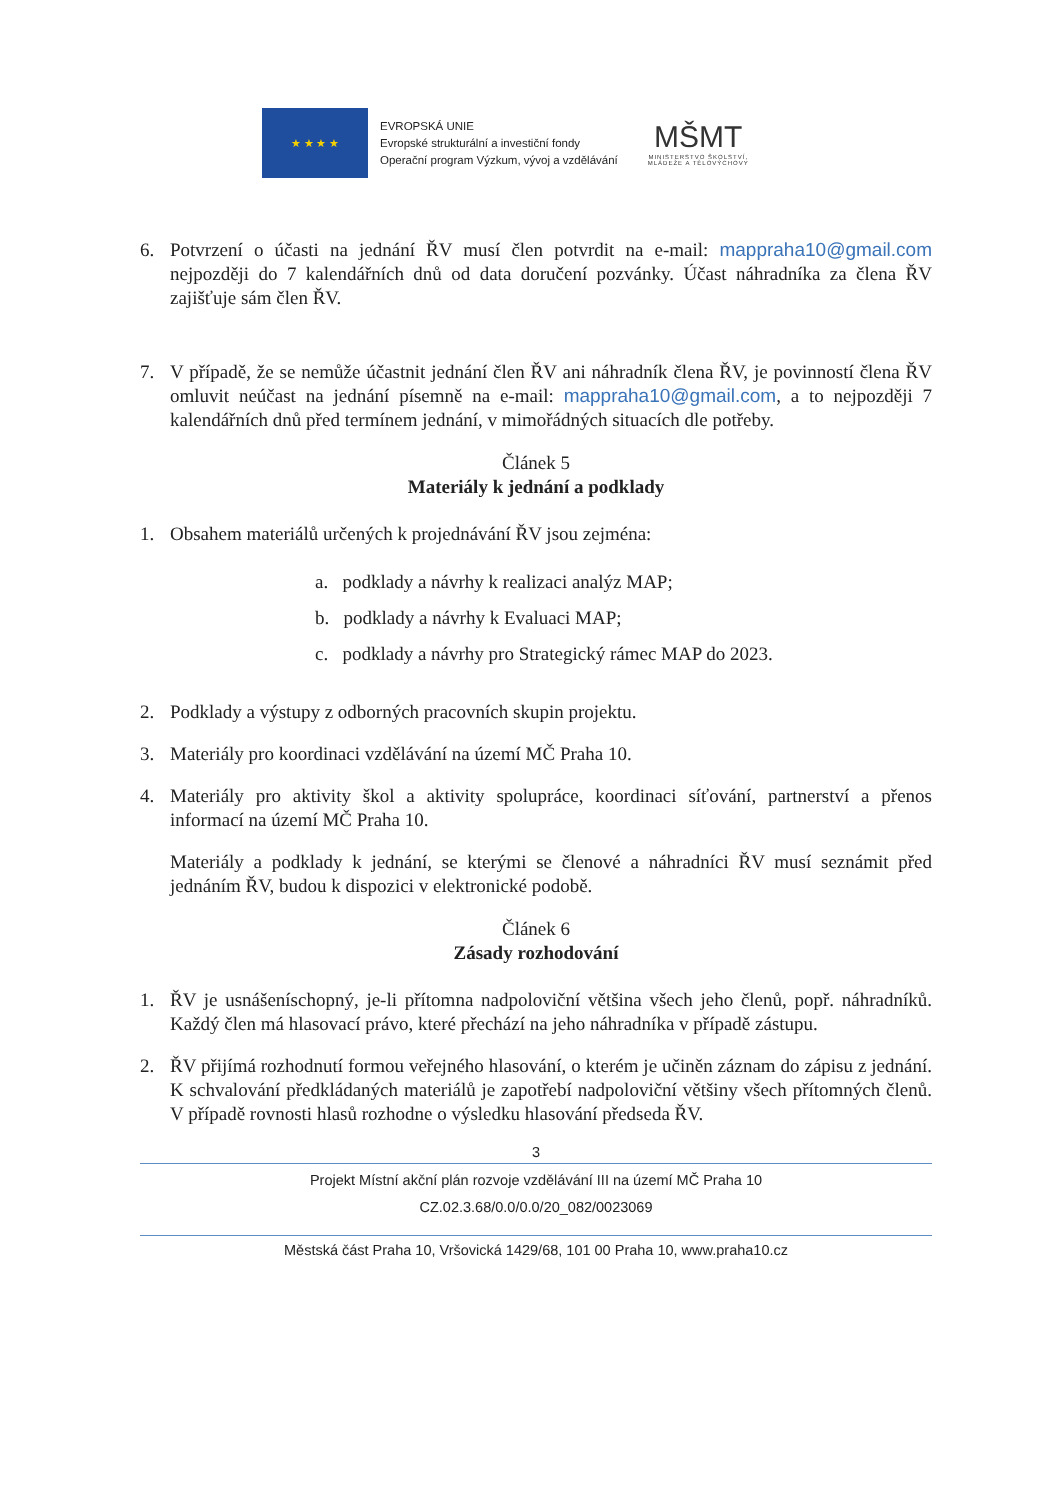★ ★ ★ ★
EVROPSKÁ UNIE
Evropské strukturální a investiční fondy
Operační program Výzkum, vývoj a vzdělávání
MŠMT
MINISTERSTVO ŠKOLSTVÍ,
MLÁDEŽE A TĚLOVÝCHOVY
6. Potvrzení o účasti na jednání ŘV musí člen potvrdit na e-mail: mappraha10@gmail.com nejpozději do 7 kalendářních dnů od data doručení pozvánky. Účast náhradníka za člena ŘV zajišťuje sám člen ŘV.
7. V případě, že se nemůže účastnit jednání člen ŘV ani náhradník člena ŘV, je povinností člena ŘV omluvit neúčast na jednání písemně na e-mail: mappraha10@gmail.com, a to nejpozději 7 kalendářních dnů před termínem jednání, v mimořádných situacích dle potřeby.
Článek 5
Materiály k jednání a podklady
1. Obsahem materiálů určených k projednávání ŘV jsou zejména:
a. podklady a návrhy k realizaci analýz MAP;
b. podklady a návrhy k Evaluaci MAP;
c. podklady a návrhy pro Strategický rámec MAP do 2023.
2. Podklady a výstupy z odborných pracovních skupin projektu.
3. Materiály pro koordinaci vzdělávání na území MČ Praha 10.
4. Materiály pro aktivity škol a aktivity spolupráce, koordinaci síťování, partnerství a přenos informací na území MČ Praha 10.
Materiály a podklady k jednání, se kterými se členové a náhradníci ŘV musí seznámit před jednáním ŘV, budou k dispozici v elektronické podobě.
Článek 6
Zásady rozhodování
1. ŘV je usnášeníschopný, je-li přítomna nadpoloviční většina všech jeho členů, popř. náhradníků. Každý člen má hlasovací právo, které přechází na jeho náhradníka v případě zástupu.
2. ŘV přijímá rozhodnutí formou veřejného hlasování, o kterém je učiněn záznam do zápisu z jednání. K schvalování předkládaných materiálů je zapotřebí nadpoloviční většiny všech přítomných členů. V případě rovnosti hlasů rozhodne o výsledku hlasování předseda ŘV.
3
Projekt Místní akční plán rozvoje vzdělávání III na území MČ Praha 10
CZ.02.3.68/0.0/0.0/20_082/0023069
Městská část Praha 10, Vršovická 1429/68, 101 00 Praha 10, www.praha10.cz